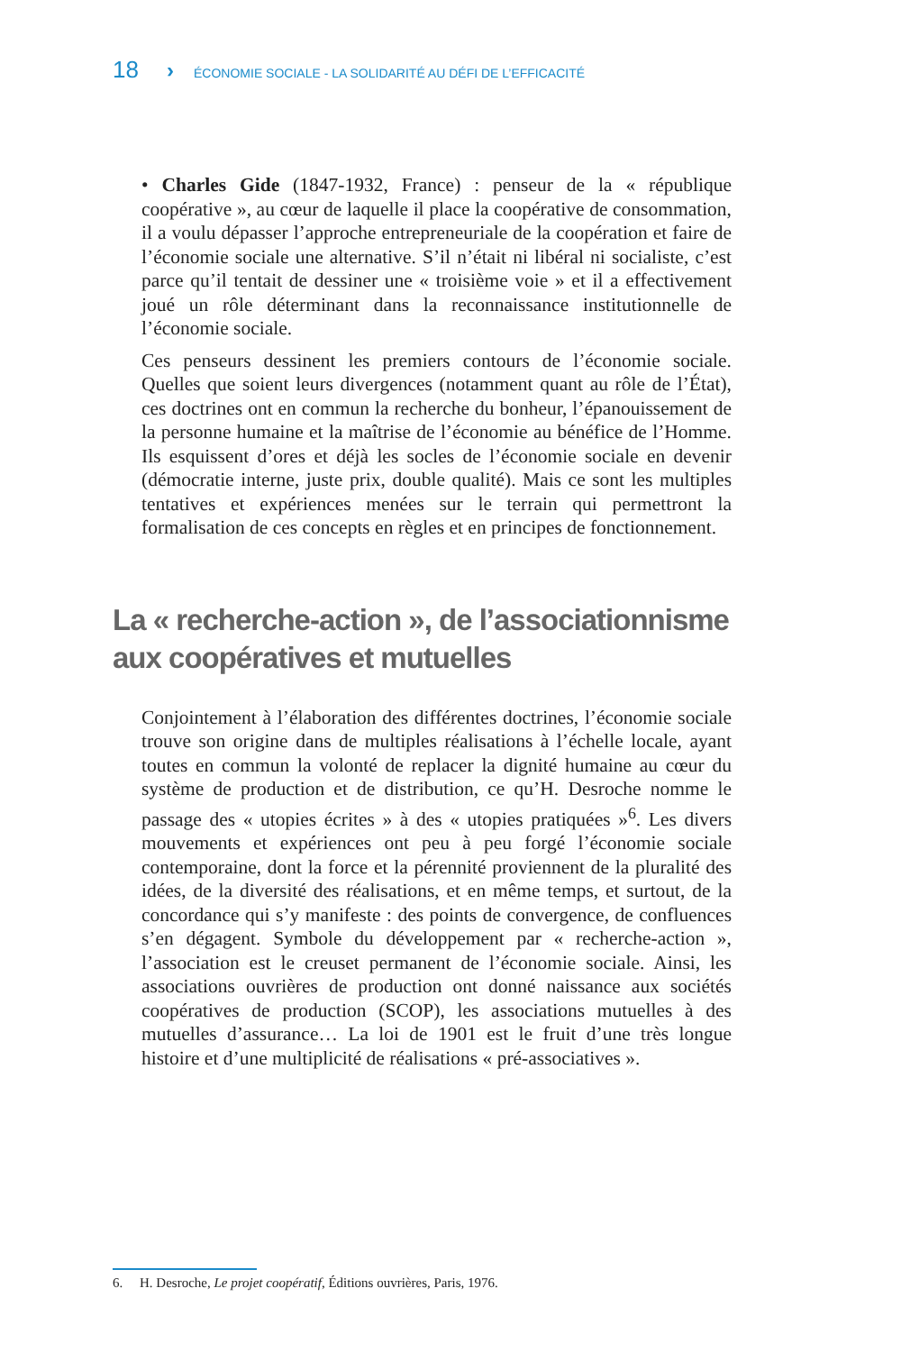18 › ÉCONOMIE SOCIALE - LA SOLIDARITÉ AU DÉFI DE L’EFFICACITÉ
• Charles Gide (1847-1932, France) : penseur de la « république coopérative », au cœur de laquelle il place la coopérative de consommation, il a voulu dépasser l’approche entrepreneuriale de la coopération et faire de l’économie sociale une alternative. S’il n’était ni libéral ni socialiste, c’est parce qu’il tentait de dessiner une « troisième voie » et il a effectivement joué un rôle déterminant dans la reconnaissance institutionnelle de l’économie sociale.
Ces penseurs dessinent les premiers contours de l’économie sociale. Quelles que soient leurs divergences (notamment quant au rôle de l’État), ces doctrines ont en commun la recherche du bonheur, l’épanouissement de la personne humaine et la maîtrise de l’économie au bénéfice de l’Homme. Ils esquissent d’ores et déjà les socles de l’économie sociale en devenir (démocratie interne, juste prix, double qualité). Mais ce sont les multiples tentatives et expériences menées sur le terrain qui permettront la formalisation de ces concepts en règles et en principes de fonctionnement.
La « recherche-action », de l’associationnisme aux coopératives et mutuelles
Conjointement à l’élaboration des différentes doctrines, l’économie sociale trouve son origine dans de multiples réalisations à l’échelle locale, ayant toutes en commun la volonté de replacer la dignité humaine au cœur du système de production et de distribution, ce qu’H. Desroche nomme le passage des « utopies écrites » à des « utopies pratiquées »<sup>6</sup>. Les divers mouvements et expériences ont peu à peu forgé l’économie sociale contemporaine, dont la force et la pérennité proviennent de la pluralité des idées, de la diversité des réalisations, et en même temps, et surtout, de la concordance qui s’y manifeste : des points de convergence, de confluences s’en dégagent. Symbole du développement par « recherche-action », l’association est le creuset permanent de l’économie sociale. Ainsi, les associations ouvrières de production ont donné naissance aux sociétés coopératives de production (SCOP), les associations mutuelles à des mutuelles d’assurance… La loi de 1901 est le fruit d’une très longue histoire et d’une multiplicité de réalisations « pré-associatives ».
6. H. Desroche, Le projet coopératif, Éditions ouvrières, Paris, 1976.